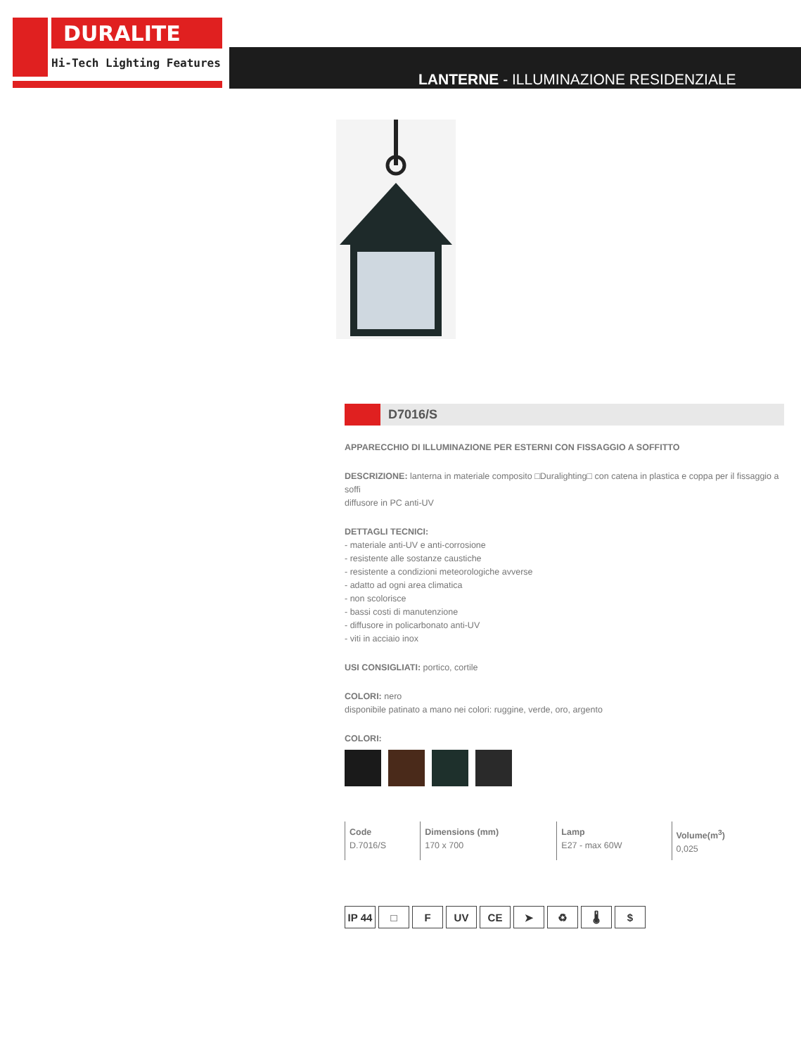DURALITE
Hi-Tech Lighting Features
LANTERNE - ILLUMINAZIONE RESIDENZIALE
D7016/S
APPARECCHIO DI ILLUMINAZIONE PER ESTERNI CON FISSAGGIO A SOFFITTO
DESCRIZIONE: lanterna in materiale composito □Duralighting□ con catena in plastica e coppa per il fissaggio a soffi
diffusore in PC anti-UV
DETTAGLI TECNICI:
- materiale anti-UV e anti-corrosione
- resistente alle sostanze caustiche
- resistente a condizioni meteorologiche avverse
- adatto ad ogni area climatica
- non scolorisce
- bassi costi di manutenzione
- diffusore in policarbonato anti-UV
- viti in acciaio inox
USI CONSIGLIATI: portico, cortile
COLORI: nero
disponibile patinato a mano nei colori: ruggine, verde, oro, argento
COLORI:
| Code D.7016/S | Dimensions (mm) 170 x 700 | Lamp E27 - max 60W | Volume(m<sup>3</sup>) 0,025 |
IP 44
□ F UV CE ➤ ♻ 🌡 $